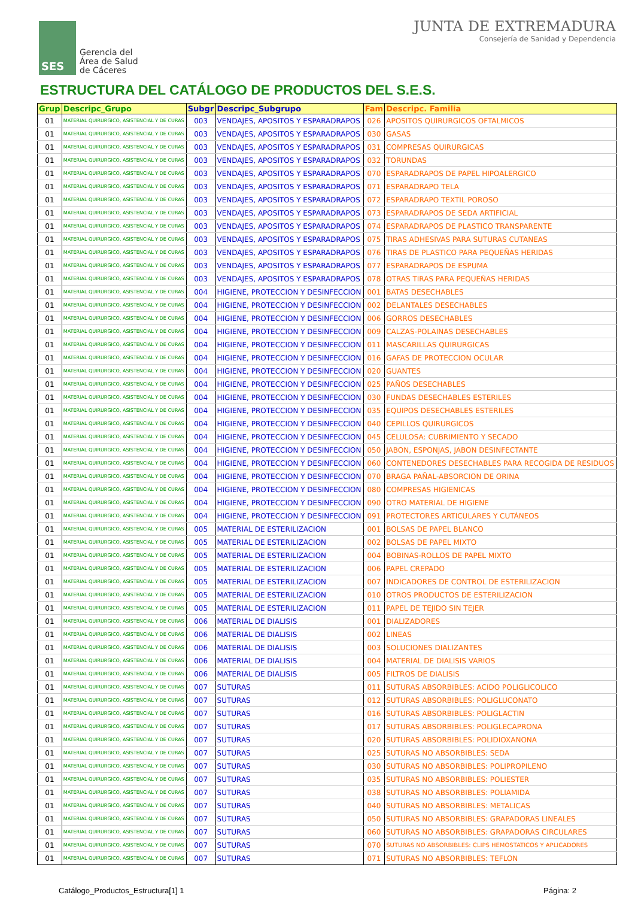SES
Gerencia del
Área de Salud
de Cáceres
JUNTA DE EXTREMADURA
Consejería de Sanidad y Dependencia
ESTRUCTURA DEL CATÁLOGO DE PRODUCTOS DEL S.E.S.
| Grup | Descripc_Grupo | Subgr | Descripc_Subgrupo | Fam | Descripc. Familia |
| --- | --- | --- | --- | --- | --- |
| 01 | MATERIAL QUIRURGICO, ASISTENCIAL Y DE CURAS | 003 | VENDAJES, APOSITOS Y ESPARADRAPOS | 026 | APOSITOS QUIRURGICOS OFTALMICOS |
| 01 | MATERIAL QUIRURGICO, ASISTENCIAL Y DE CURAS | 003 | VENDAJES, APOSITOS Y ESPARADRAPOS | 030 | GASAS |
| 01 | MATERIAL QUIRURGICO, ASISTENCIAL Y DE CURAS | 003 | VENDAJES, APOSITOS Y ESPARADRAPOS | 031 | COMPRESAS QUIRURGICAS |
| 01 | MATERIAL QUIRURGICO, ASISTENCIAL Y DE CURAS | 003 | VENDAJES, APOSITOS Y ESPARADRAPOS | 032 | TORUNDAS |
| 01 | MATERIAL QUIRURGICO, ASISTENCIAL Y DE CURAS | 003 | VENDAJES, APOSITOS Y ESPARADRAPOS | 070 | ESPARADRAPOS DE PAPEL HIPOALERGICO |
| 01 | MATERIAL QUIRURGICO, ASISTENCIAL Y DE CURAS | 003 | VENDAJES, APOSITOS Y ESPARADRAPOS | 071 | ESPARADRAPO TELA |
| 01 | MATERIAL QUIRURGICO, ASISTENCIAL Y DE CURAS | 003 | VENDAJES, APOSITOS Y ESPARADRAPOS | 072 | ESPARADRAPO TEXTIL POROSO |
| 01 | MATERIAL QUIRURGICO, ASISTENCIAL Y DE CURAS | 003 | VENDAJES, APOSITOS Y ESPARADRAPOS | 073 | ESPARADRAPOS DE SEDA ARTIFICIAL |
| 01 | MATERIAL QUIRURGICO, ASISTENCIAL Y DE CURAS | 003 | VENDAJES, APOSITOS Y ESPARADRAPOS | 074 | ESPARADRAPOS DE PLASTICO TRANSPARENTE |
| 01 | MATERIAL QUIRURGICO, ASISTENCIAL Y DE CURAS | 003 | VENDAJES, APOSITOS Y ESPARADRAPOS | 075 | TIRAS ADHESIVAS PARA SUTURAS CUTANEAS |
| 01 | MATERIAL QUIRURGICO, ASISTENCIAL Y DE CURAS | 003 | VENDAJES, APOSITOS Y ESPARADRAPOS | 076 | TIRAS DE PLASTICO PARA PEQUEÑAS HERIDAS |
| 01 | MATERIAL QUIRURGICO, ASISTENCIAL Y DE CURAS | 003 | VENDAJES, APOSITOS Y ESPARADRAPOS | 077 | ESPARADRAPOS DE ESPUMA |
| 01 | MATERIAL QUIRURGICO, ASISTENCIAL Y DE CURAS | 003 | VENDAJES, APOSITOS Y ESPARADRAPOS | 078 | OTRAS TIRAS PARA PEQUEÑAS HERIDAS |
| 01 | MATERIAL QUIRURGICO, ASISTENCIAL Y DE CURAS | 004 | HIGIENE, PROTECCION Y DESINFECCION | 001 | BATAS DESECHABLES |
| 01 | MATERIAL QUIRURGICO, ASISTENCIAL Y DE CURAS | 004 | HIGIENE, PROTECCION Y DESINFECCION | 002 | DELANTALES DESECHABLES |
| 01 | MATERIAL QUIRURGICO, ASISTENCIAL Y DE CURAS | 004 | HIGIENE, PROTECCION Y DESINFECCION | 006 | GORROS DESECHABLES |
| 01 | MATERIAL QUIRURGICO, ASISTENCIAL Y DE CURAS | 004 | HIGIENE, PROTECCION Y DESINFECCION | 009 | CALZAS-POLAINAS DESECHABLES |
| 01 | MATERIAL QUIRURGICO, ASISTENCIAL Y DE CURAS | 004 | HIGIENE, PROTECCION Y DESINFECCION | 011 | MASCARILLAS QUIRURGICAS |
| 01 | MATERIAL QUIRURGICO, ASISTENCIAL Y DE CURAS | 004 | HIGIENE, PROTECCION Y DESINFECCION | 016 | GAFAS DE PROTECCION OCULAR |
| 01 | MATERIAL QUIRURGICO, ASISTENCIAL Y DE CURAS | 004 | HIGIENE, PROTECCION Y DESINFECCION | 020 | GUANTES |
| 01 | MATERIAL QUIRURGICO, ASISTENCIAL Y DE CURAS | 004 | HIGIENE, PROTECCION Y DESINFECCION | 025 | PAÑOS DESECHABLES |
| 01 | MATERIAL QUIRURGICO, ASISTENCIAL Y DE CURAS | 004 | HIGIENE, PROTECCION Y DESINFECCION | 030 | FUNDAS DESECHABLES ESTERILES |
| 01 | MATERIAL QUIRURGICO, ASISTENCIAL Y DE CURAS | 004 | HIGIENE, PROTECCION Y DESINFECCION | 035 | EQUIPOS DESECHABLES ESTERILES |
| 01 | MATERIAL QUIRURGICO, ASISTENCIAL Y DE CURAS | 004 | HIGIENE, PROTECCION Y DESINFECCION | 040 | CEPILLOS QUIRURGICOS |
| 01 | MATERIAL QUIRURGICO, ASISTENCIAL Y DE CURAS | 004 | HIGIENE, PROTECCION Y DESINFECCION | 045 | CELULOSA: CUBRIMIENTO Y SECADO |
| 01 | MATERIAL QUIRURGICO, ASISTENCIAL Y DE CURAS | 004 | HIGIENE, PROTECCION Y DESINFECCION | 050 | JABON, ESPONJAS, JABON DESINFECTANTE |
| 01 | MATERIAL QUIRURGICO, ASISTENCIAL Y DE CURAS | 004 | HIGIENE, PROTECCION Y DESINFECCION | 060 | CONTENEDORES DESECHABLES PARA RECOGIDA DE RESIDUOS |
| 01 | MATERIAL QUIRURGICO, ASISTENCIAL Y DE CURAS | 004 | HIGIENE, PROTECCION Y DESINFECCION | 070 | BRAGA PAÑAL-ABSORCION DE ORINA |
| 01 | MATERIAL QUIRURGICO, ASISTENCIAL Y DE CURAS | 004 | HIGIENE, PROTECCION Y DESINFECCION | 080 | COMPRESAS HIGIENICAS |
| 01 | MATERIAL QUIRURGICO, ASISTENCIAL Y DE CURAS | 004 | HIGIENE, PROTECCION Y DESINFECCION | 090 | OTRO MATERIAL DE HIGIENE |
| 01 | MATERIAL QUIRURGICO, ASISTENCIAL Y DE CURAS | 004 | HIGIENE, PROTECCION Y DESINFECCION | 091 | PROTECTORES ARTICULARES Y CUTÁNEOS |
| 01 | MATERIAL QUIRURGICO, ASISTENCIAL Y DE CURAS | 005 | MATERIAL DE ESTERILIZACION | 001 | BOLSAS DE PAPEL BLANCO |
| 01 | MATERIAL QUIRURGICO, ASISTENCIAL Y DE CURAS | 005 | MATERIAL DE ESTERILIZACION | 002 | BOLSAS DE PAPEL MIXTO |
| 01 | MATERIAL QUIRURGICO, ASISTENCIAL Y DE CURAS | 005 | MATERIAL DE ESTERILIZACION | 004 | BOBINAS-ROLLOS DE PAPEL MIXTO |
| 01 | MATERIAL QUIRURGICO, ASISTENCIAL Y DE CURAS | 005 | MATERIAL DE ESTERILIZACION | 006 | PAPEL CREPADO |
| 01 | MATERIAL QUIRURGICO, ASISTENCIAL Y DE CURAS | 005 | MATERIAL DE ESTERILIZACION | 007 | INDICADORES DE CONTROL DE ESTERILIZACION |
| 01 | MATERIAL QUIRURGICO, ASISTENCIAL Y DE CURAS | 005 | MATERIAL DE ESTERILIZACION | 010 | OTROS PRODUCTOS DE ESTERILIZACION |
| 01 | MATERIAL QUIRURGICO, ASISTENCIAL Y DE CURAS | 005 | MATERIAL DE ESTERILIZACION | 011 | PAPEL DE TEJIDO SIN TEJER |
| 01 | MATERIAL QUIRURGICO, ASISTENCIAL Y DE CURAS | 006 | MATERIAL DE DIALISIS | 001 | DIALIZADORES |
| 01 | MATERIAL QUIRURGICO, ASISTENCIAL Y DE CURAS | 006 | MATERIAL DE DIALISIS | 002 | LINEAS |
| 01 | MATERIAL QUIRURGICO, ASISTENCIAL Y DE CURAS | 006 | MATERIAL DE DIALISIS | 003 | SOLUCIONES DIALIZANTES |
| 01 | MATERIAL QUIRURGICO, ASISTENCIAL Y DE CURAS | 006 | MATERIAL DE DIALISIS | 004 | MATERIAL DE DIALISIS VARIOS |
| 01 | MATERIAL QUIRURGICO, ASISTENCIAL Y DE CURAS | 006 | MATERIAL DE DIALISIS | 005 | FILTROS DE DIALISIS |
| 01 | MATERIAL QUIRURGICO, ASISTENCIAL Y DE CURAS | 007 | SUTURAS | 011 | SUTURAS ABSORBIBLES: ACIDO POLIGLICOLICO |
| 01 | MATERIAL QUIRURGICO, ASISTENCIAL Y DE CURAS | 007 | SUTURAS | 012 | SUTURAS ABSORBIBLES: POLIGLUCONATO |
| 01 | MATERIAL QUIRURGICO, ASISTENCIAL Y DE CURAS | 007 | SUTURAS | 016 | SUTURAS ABSORBIBLES: POLIGLACTIN |
| 01 | MATERIAL QUIRURGICO, ASISTENCIAL Y DE CURAS | 007 | SUTURAS | 017 | SUTURAS ABSORBIBLES: POLIGLECAPRONA |
| 01 | MATERIAL QUIRURGICO, ASISTENCIAL Y DE CURAS | 007 | SUTURAS | 020 | SUTURAS ABSORBIBLES: POLIDIOXANONA |
| 01 | MATERIAL QUIRURGICO, ASISTENCIAL Y DE CURAS | 007 | SUTURAS | 025 | SUTURAS NO ABSORBIBLES: SEDA |
| 01 | MATERIAL QUIRURGICO, ASISTENCIAL Y DE CURAS | 007 | SUTURAS | 030 | SUTURAS NO ABSORBIBLES: POLIPROPILENO |
| 01 | MATERIAL QUIRURGICO, ASISTENCIAL Y DE CURAS | 007 | SUTURAS | 035 | SUTURAS NO ABSORBIBLES: POLIESTER |
| 01 | MATERIAL QUIRURGICO, ASISTENCIAL Y DE CURAS | 007 | SUTURAS | 038 | SUTURAS NO ABSORBIBLES: POLIAMIDA |
| 01 | MATERIAL QUIRURGICO, ASISTENCIAL Y DE CURAS | 007 | SUTURAS | 040 | SUTURAS NO ABSORBIBLES: METALICAS |
| 01 | MATERIAL QUIRURGICO, ASISTENCIAL Y DE CURAS | 007 | SUTURAS | 050 | SUTURAS NO ABSORBIBLES: GRAPADORAS LINEALES |
| 01 | MATERIAL QUIRURGICO, ASISTENCIAL Y DE CURAS | 007 | SUTURAS | 060 | SUTURAS NO ABSORBIBLES: GRAPADORAS CIRCULARES |
| 01 | MATERIAL QUIRURGICO, ASISTENCIAL Y DE CURAS | 007 | SUTURAS | 070 | SUTURAS NO ABSORBIBLES: CLIPS HEMOSTATICOS Y APLICADORES |
| 01 | MATERIAL QUIRURGICO, ASISTENCIAL Y DE CURAS | 007 | SUTURAS | 071 | SUTURAS NO ABSORBIBLES: TEFLON |
Catálogo_Productos_Estructura[1] 1 Página: 2